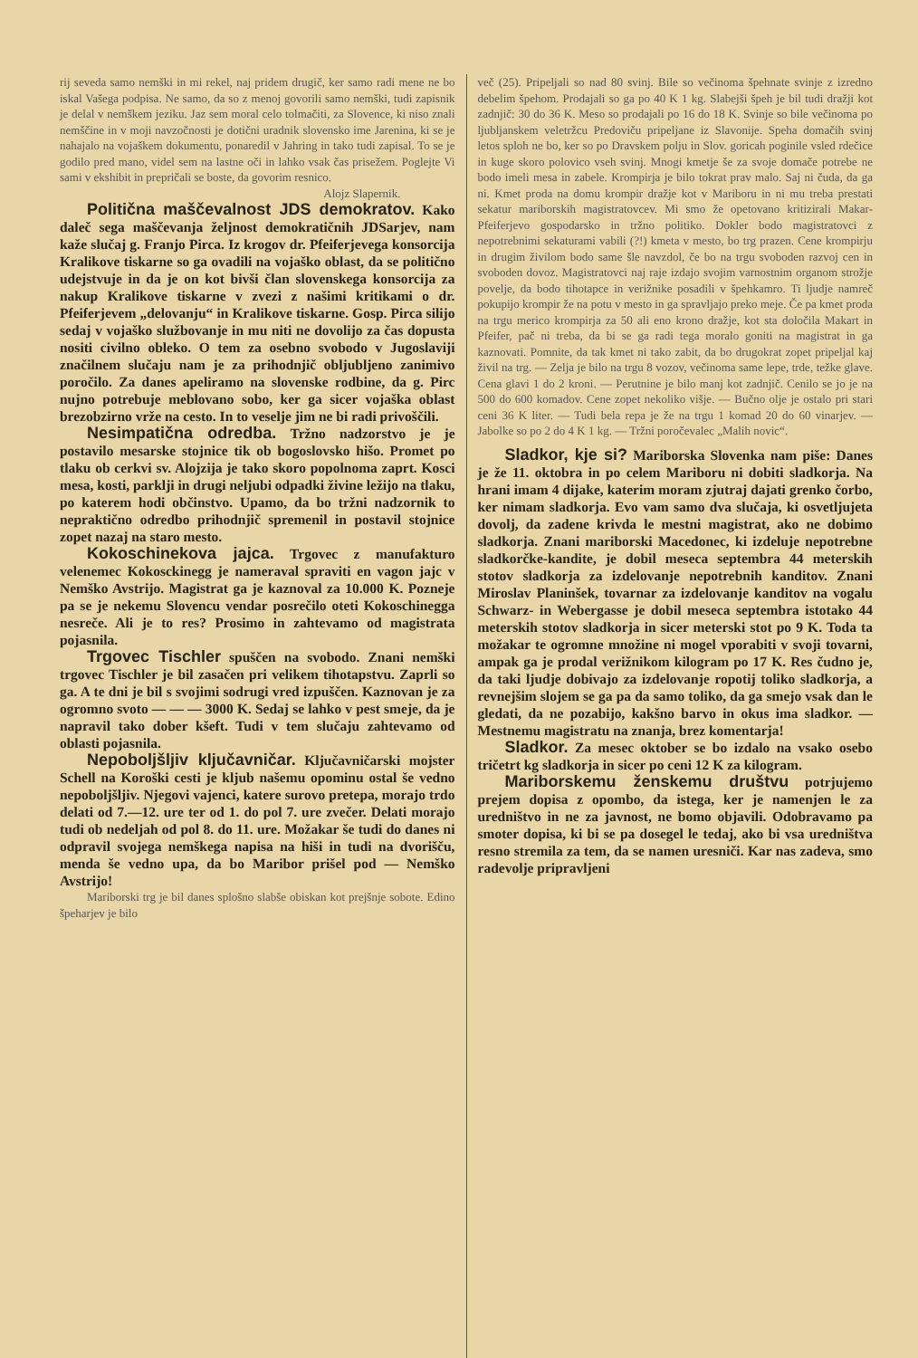rij seveda samo nemški in mi rekel, naj pridem drugič, ker samo radi mene ne bo iskal Vašega podpisa. Ne samo, da so z menoj govorili samo nemški, tudi zapisnik je delal v nemškem jeziku. Jaz sem moral celo tolmačiti, za Slovence, ki niso znali nemščine in v moji navzočnosti je dotični uradnik slovensko ime Jarenina, ki se je nahajalo na vojaškem dokumentu, ponaredil v Jahring in tako tudi zapisal. To se je godilo pred mano, videl sem na lastne oči in lahko vsak čas prisežem. Poglejte Vi sami v ekshibit in prepričali se boste, da govorim resnico.
Alojz Slapernik.
Politična maščevalnost JDS demokratov. Kako daleč sega maščevanja željnost demokratičnih JDSarjev, nam kaže slučaj g. Franjo Pirca. Iz krogov dr. Pfeiferjevega konsorcija Kralikove tiskarne so ga ovadili na vojaško oblast, da se politično udejstvuje in da je on kot bivši član slovenskega konsorcija za nakup Kralikove tiskarne v zvezi z našimi kritikami o dr. Pfeiferjevem „delovanju“ in Kralikove tiskarne. Gosp. Pirca silijo sedaj v vojaško službovanje in mu niti ne dovolijo za čas dopusta nositi civilno obleko. O tem za osebno svobodo v Jugoslaviji značilnem slučaju nam je za prihodnjič obljubljeno zanimivo poročilo. Za danes apeliramo na slovenske rodbine, da g. Pirc nujno potrebuje meblovano sobo, ker ga sicer vojaška oblast brezobzirno vrže na cesto. In to veselje jim ne bi radi privoščili.
Nesimpatična odredba. Tržno nadzorstvo je je postavilo mesarske stojnice tik ob bogoslovsko hišo. Promet po tlaku ob cerkvi sv. Alojzija je tako skoro popolnoma zaprt. Kosci mesa, kosti, parklji in drugi neljubi odpadki živine ležijo na tlaku, po katerem hodi občinstvo. Upamo, da bo tržni nadzornik to nepraktično odredbo prihodnjič spremenil in postavil stojnice zopet nazaj na staro mesto.
Kokoschinekova jajca. Trgovec z manufakturo velenemec Kokosckinegg je nameraval spraviti en vagon jajc v Nemško Avstrijo. Magistrat ga je kaznoval za 10.000 K. Pozneje pa se je nekemu Slovencu vendar posrečilo oteti Kokoschinegga nesreče. Ali je to res? Prosimo in zahtevamo od magistrata pojasnila.
Trgovec Tischler spuščen na svobodo. Znani nemški trgovec Tischler je bil zasačen pri velikem tihotapstvu. Zaprli so ga. A te dni je bil s svojimi sodrugi vred izpuščen. Kaznovan je za ogromno svoto — — — 3000 K. Sedaj se lahko v pest smeje, da je napravil tako dober kšeft. Tudi v tem slučaju zahtevamo od oblasti pojasnila.
Nepoboljšljiv ključavničar. Ključavničarski mojster Schell na Koroški cesti je kljub našemu opominu ostal še vedno nepoboljšljiv. Njegovi vajenci, katere surovo pretepa, morajo trdo delati od 7.—12. ure ter od 1. do pol 7. ure zvečer. Delati morajo tudi ob nedeljah od pol 8. do 11. ure. Možakar še tudi do danes ni odpravil svojega nemškega napisa na hiši in tudi na dvorišču, menda še vedno upa, da bo Maribor prišel pod — Nemško Avstrijo!
Mariborski trg je bil danes splošno slabše obiskan kot prejšnje sobote. Edino špeharjev je bilo
več (25). Pripeljali so nad 80 svinj. Bile so večinoma špehnate svinje z izredno debelim špehom. Prodajali so ga po 40 K 1 kg. Slabejši špeh je bil tudi dražji kot zadnjič: 30 do 36 K. Meso so prodajali po 16 do 18 K. Svinje so bile večinoma po ljubljanskem veletržcu Predoviču pripeljane iz Slavonije. Speha domačih svinj letos sploh ne bo, ker so po Dravskem polju in Slov. goricah poginile vsled rdečice in kuge skoro polovico vseh svinj. Mnogi kmetje še za svoje domače potrebe ne bodo imeli mesa in zabele. Krompirja je bilo tokrat prav malo. Saj ni čuda, da ga ni. Kmet proda na domu krompir dražje kot v Mariboru in ni mu treba prestati sekatur mariborskih magistratovcev. Mi smo že opetovano kritizirali Makar-Pfeiferjevo gospodarsko in tržno politiko. Dokler bodo magistratovci z nepotrebnimi sekaturami vabili (?!) kmeta v mesto, bo trg prazen. Cene krompirju in drugim živilom bodo same šle navzdol, če bo na trgu svoboden razvoj cen in svoboden dovoz. Magistratovci naj raje izdajo svojim varnostnim organom strožje povelje, da bodo tihotapce in verižnike posadili v špehkamro. Ti ljudje namreč pokupijo krompir že na potu v mesto in ga spravljajo preko meje. Če pa kmet proda na trgu merico krompirja za 50 ali eno krono dražje, kot sta določila Makart in Pfeifer, pač ni treba, da bi se ga radi tega moralo goniti na magistrat in ga kaznovati. Pomnite, da tak kmet ni tako zabit, da bo drugokrat zopet pripeljal kaj živil na trg. — Zelja je bilo na trgu 8 vozov, večinoma same lepe, trde, težke glave. Cena glavi 1 do 2 kroni. — Perutnine je bilo manj kot zadnjič. Cenilo se jo je na 500 do 600 komadov. Cene zopet nekoliko višje. — Bučno olje je ostalo pri stari ceni 36 K liter. — Tudi bela repa je že na trgu 1 komad 20 do 60 vinarjev. — Jabolke so po 2 do 4 K 1 kg. — Tržni poročevalec „Malih novic“.
Sladkor, kje si? Mariborska Slovenka nam piše: Danes je že 11. oktobra in po celem Mariboru ni dobiti sladkorja. Na hrani imam 4 dijake, katerim moram zjutraj dajati grenko čorbo, ker nimam sladkorja. Evo vam samo dva slučaja, ki osvetljujeta dovolj, da zadene krivda le mestni magistrat, ako ne dobimo sladkorja. Znani mariborski Macedonec, ki izdeluje nepotrebne sladkorčke-kandite, je dobil meseca septembra 44 meterskih stotov sladkorja za izdelovanje nepotrebnih kanditov. Znani Miroslav Planinšek, tovarnar za izdelovanje kanditov na vogalu Schwarz- in Webergasse je dobil meseca septembra istotako 44 meterskih stotov sladkorja in sicer meterski stot po 9 K. Toda ta možakar te ogromne množine ni mogel vporabiti v svoji tovarni, ampak ga je prodal verižnikom kilogram po 17 K. Res čudno je, da taki ljudje dobivajo za izdelovanje ropotij toliko sladkorja, a revnejšim slojem se ga pa da samo toliko, da ga smejo vsak dan le gledati, da ne pozabijo, kakšno barvo in okus ima sladkor. — Mestnemu magistratu na znanja, brez komentarja!
Sladkor. Za mesec oktober se bo izdalo na vsako osebo tričetrt kg sladkorja in sicer po ceni 12 K za kilogram.
Mariborskemu ženskemu društvu potrjujemo prejem dopisa z opombo, da istega, ker je namenjen le za uredništvo in ne za javnost, ne bomo objavili. Odobravamo pa smoter dopisa, ki bi se pa dosegel le tedaj, ako bi vsa uredništva resno stremila za tem, da se namen uresniči. Kar nas zadeva, smo radevolje pripravljeni